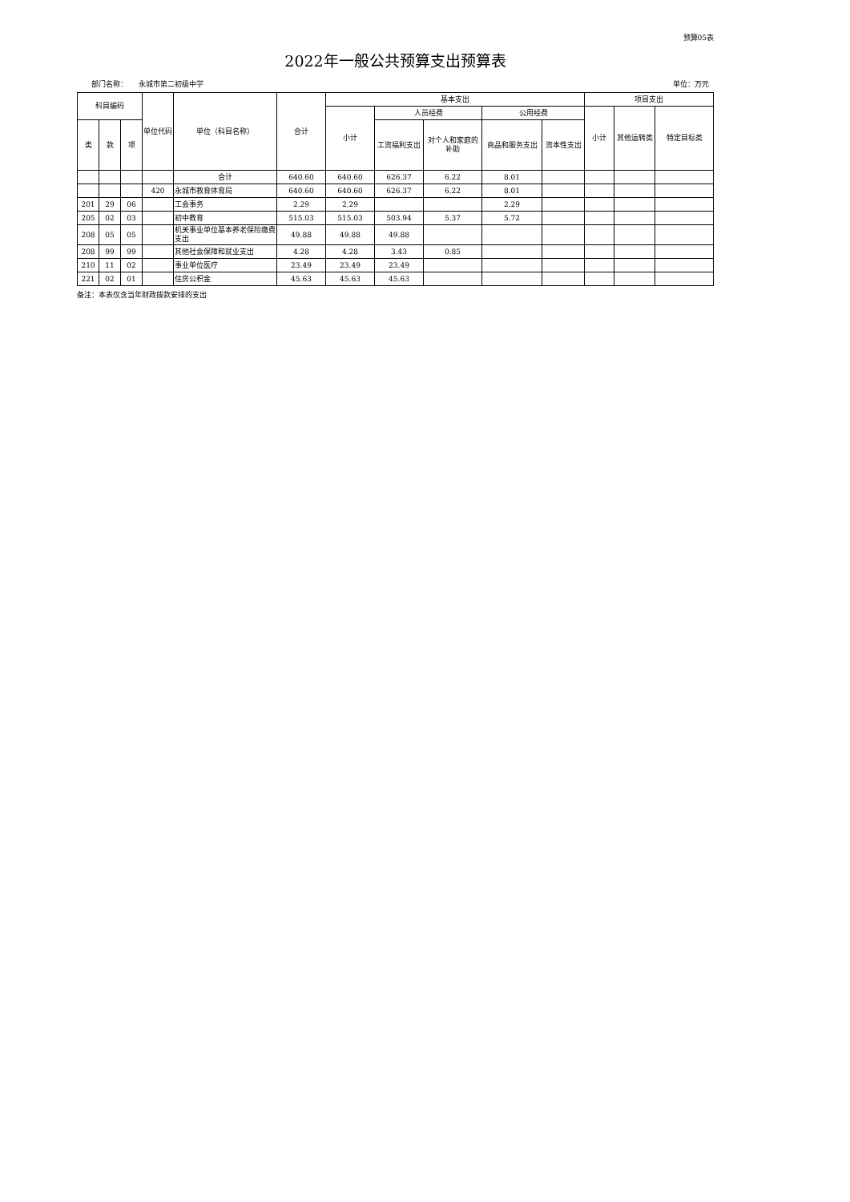预算05表
2022年一般公共预算支出预算表
部门名称： 永城市第二初级中学 单位：万元
| 科目编码 | | | 单位代码 | 单位（科目名称） | 合计 | 基本支出 | | | | | 项目支出 | | |
| --- | --- | --- | --- | --- | --- | --- | --- | --- | --- | --- | --- | --- | --- |
| | | | | | | 小计 | 人员经费 | | 公用经费 | | 小计 | 其他运转类 | 特定目标类 |
| 类 | 款 | 项 | | | | | 工资福利支出 | 对个人和家庭的补助 | 商品和服务支出 | 资本性支出 | | | |
| | | | | 合计 | 640.60 | 640.60 | 626.37 | 6.22 | 8.01 | | | | |
| | | | 420 | 永城市教育体育局 | 640.60 | 640.60 | 626.37 | 6.22 | 8.01 | | | | |
| 201 | 29 | 06 | | 工会事务 | 2.29 | 2.29 | | | 2.29 | | | | |
| 205 | 02 | 03 | | 初中教育 | 515.03 | 515.03 | 503.94 | 5.37 | 5.72 | | | | |
| 208 | 05 | 05 | | 机关事业单位基本养老保险缴费支出 | 49.88 | 49.88 | 49.88 | | | | | | |
| 208 | 99 | 99 | | 其他社会保障和就业支出 | 4.28 | 4.28 | 3.43 | 0.85 | | | | | |
| 210 | 11 | 02 | | 事业单位医疗 | 23.49 | 23.49 | 23.49 | | | | | | |
| 221 | 02 | 01 | | 住房公积金 | 45.63 | 45.63 | 45.63 | | | | | | |
备注：本表仅含当年财政拨款安排的支出